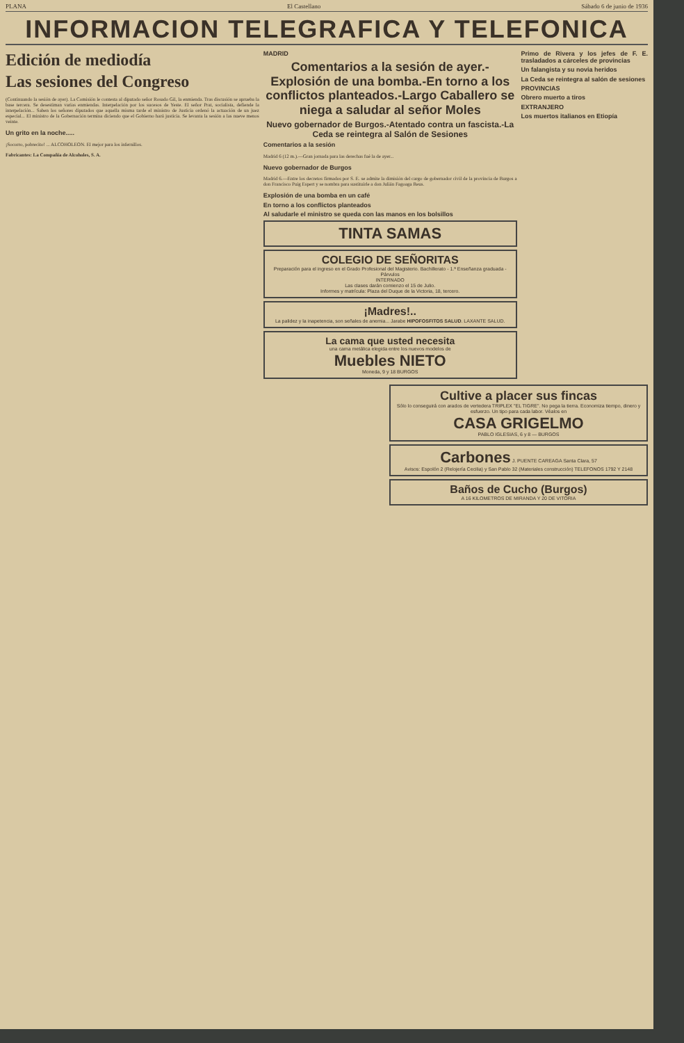PLANA El Castellano Sábado 6 de junio de 1936
INFORMACION TELEGRAFICA Y TELEFONICA
Edición de mediodía
Las sesiones del Congreso
(Continuando la sesión de ayer). La Comisión le contesta al diputado señor Rosado Gil, la enmienda. Tras discusión se aprueba la base tercera. Se desestiman varias enmiendas. Interpelación por los sucesos de Yeste. El señor Prat, socialista, defiende la interpelación... Saben los señores diputados que aquella misma tarde el ministro de Justicia ordenó la actuación de un juez especial... El ministro de la Gobernación termina diciendo que el Gobierno hará justicia. Se levanta la sesión a las nueve menos veinte.
Un grito en la noche.....
¡Socorro, pobrecito! ... ALCOHOLEON. El mejor para los infernillos.
Fabricantes: La Compañía de Alcoholes, S. A.
MADRID
Comentarios a la sesión de ayer.-Explosión de una bomba.-En torno a los conflictos planteados.-Largo Caballero se niega a saludar al señor Moles
Nuevo gobernador de Burgos.-Atentado contra un fascista.-La Ceda se reintegra al Salón de Sesiones
Comentarios a la sesión
Madrid 6 (12 m.).—Gran jornada para las derechas fué la de ayer...
Nuevo gobernador de Burgos
Madrid 6.—Entre los decretos firmados por S. E. se admite la dimisión del cargo de gobernador civil de la provincia de Burgos a don Francisco Puig Espert y se nombra para sustituirle a don Julián Fagoaga Reus.
Explosión de una bomba en un café
En torno a los conflictos planteados
Al saludarle el ministro se queda con las manos en los bolsillos
TINTA SAMAS
COLEGIO DE SEÑORITAS
Preparación para el ingreso en el Grado Profesional del Magisterio. Bachillerato - 1.ª Enseñanza graduada - Párvulos
INTERNADO
Las clases darán comienzo el 15 de Julio.
Informes y matrícula: Plaza del Duque de la Victoria, 18, tercero.
¡Madres!..
La palidez y la inapetencia, son señales de anemia... Jarabe HIPOFOSFITOS SALUD. LAXANTE SALUD.
La cama que usted necesita
una cama metálica elegida entre los nuevos modelos de
Muebles NIETO
Moneda, 9 y 18 BURGOS
Primo de Rivera y los jefes de F. E. trasladados a cárceles de provincias
Un falangista y su novia heridos
La Ceda se reintegra al salón de sesiones
PROVINCIAS
Obrero muerto a tiros
EXTRANJERO
Los muertos italianos en Etiopía
Cultive a placer sus fincas
Sólo lo conseguirá con arados de vertedera TRIPLEX "EL TIGRE". No pega la tierra. Economiza tiempo, dinero y esfuerzo. Un tipo para cada labor. Véalos en
CASA GRIGELMO
PABLO IGLESIAS, 6 y 8 — BURGOS
Carbones J. PUENTE CAREAGA Santa Clara, 57
Avisos: Espolón 2 (Relojería Cecilia) y San Pablo 32 (Materiales construcción) TELEFONOS 1792 Y 2148
Baños de Cucho (Burgos)
A 16 KILOMETROS DE MIRANDA Y 20 DE VITORIA